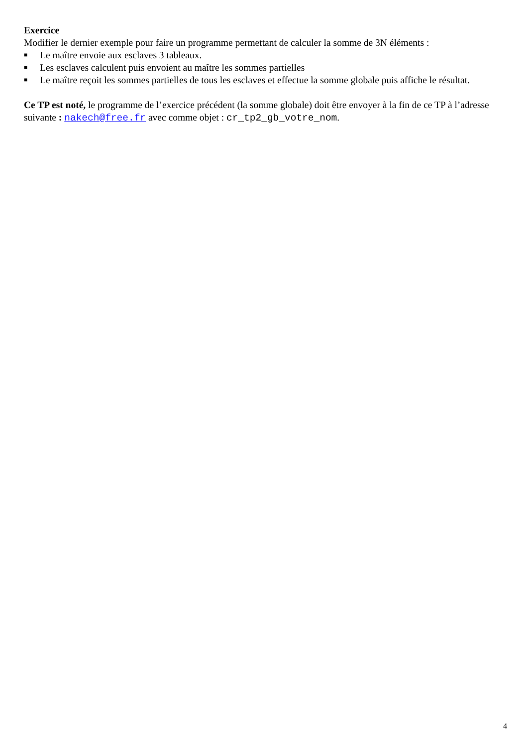Exercice
Modifier le dernier exemple pour faire un programme permettant de calculer la somme de 3N éléments :
■ Le maître envoie aux esclaves 3 tableaux.
■ Les esclaves calculent puis envoient au maître les sommes partielles
■ Le maître reçoit les sommes partielles de tous les esclaves et effectue la somme globale puis affiche le résultat.
Ce TP est noté, le programme de l’exercice précédent (la somme globale) doit être envoyer à la fin de ce TP à l’adresse suivante : nakech@free.fr avec comme objet : cr_tp2_gb_votre_nom.
4